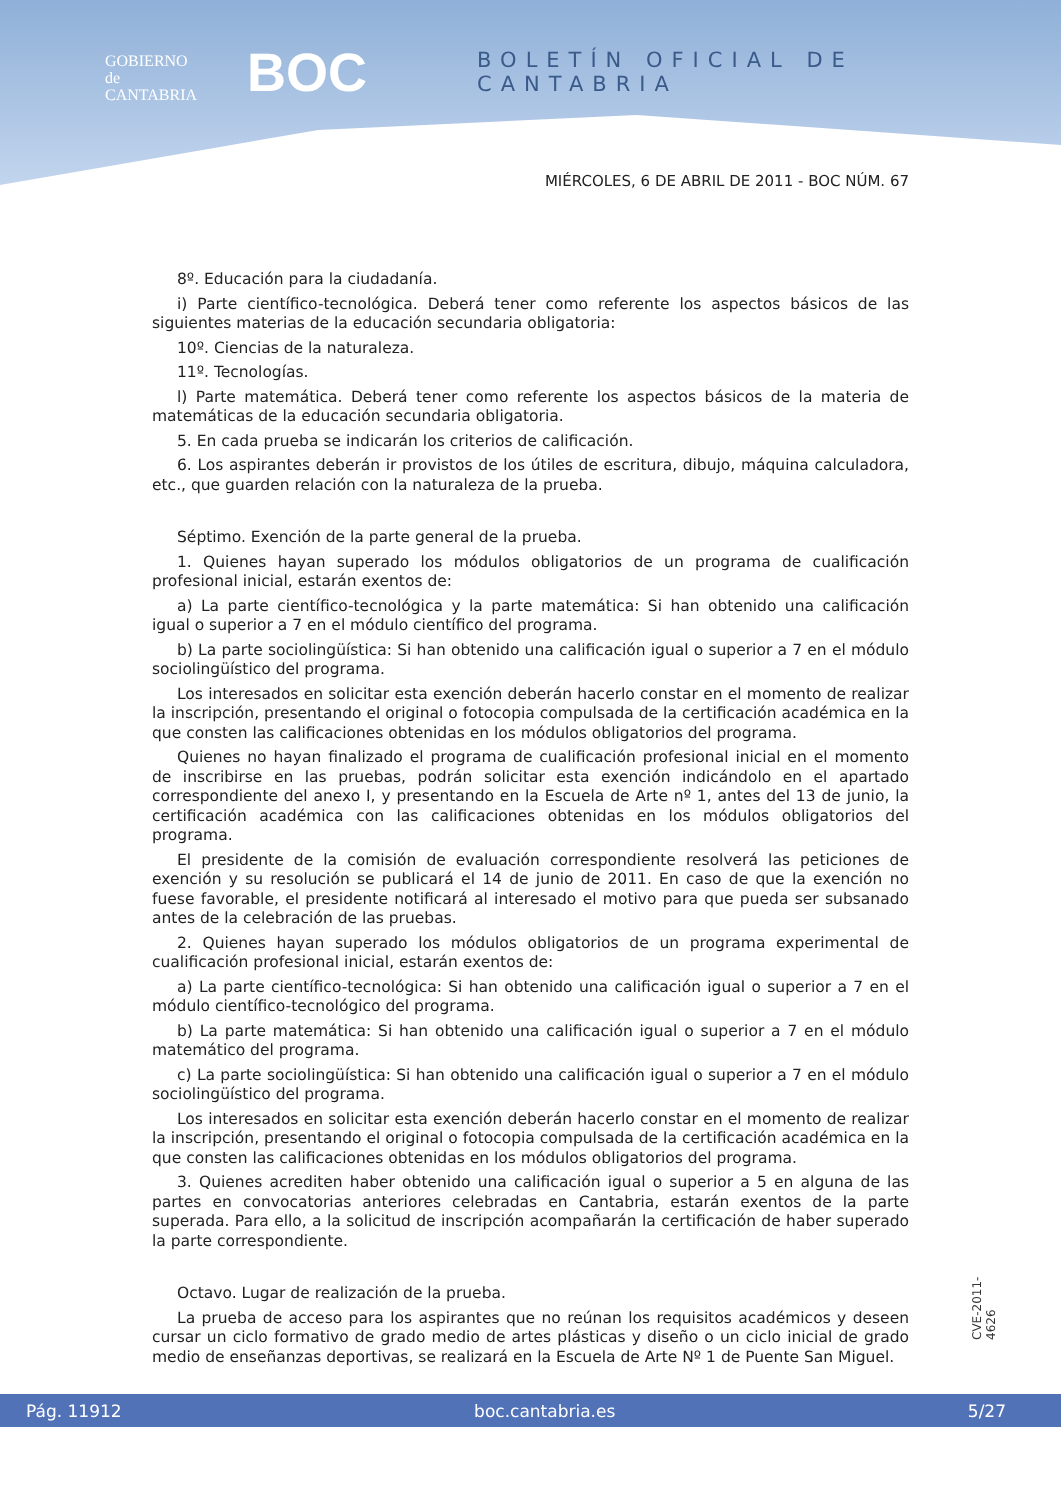GOBIERNO
de
CANTABRIA
BOC
BOLETÍN OFICIAL DE CANTABRIA
MIÉRCOLES, 6 DE ABRIL DE 2011 - BOC NÚM. 67
8º. Educación para la ciudadanía.
i) Parte científico-tecnológica. Deberá tener como referente los aspectos básicos de las siguientes materias de la educación secundaria obligatoria:
10º. Ciencias de la naturaleza.
11º. Tecnologías.
l) Parte matemática. Deberá tener como referente los aspectos básicos de la materia de matemáticas de la educación secundaria obligatoria.
5. En cada prueba se indicarán los criterios de calificación.
6. Los aspirantes deberán ir provistos de los útiles de escritura, dibujo, máquina calculadora, etc., que guarden relación con la naturaleza de la prueba.
Séptimo. Exención de la parte general de la prueba.
1. Quienes hayan superado los módulos obligatorios de un programa de cualificación profesional inicial, estarán exentos de:
a) La parte científico-tecnológica y la parte matemática: Si han obtenido una calificación igual o superior a 7 en el módulo científico del programa.
b) La parte sociolingüística: Si han obtenido una calificación igual o superior a 7 en el módulo sociolingüístico del programa.
Los interesados en solicitar esta exención deberán hacerlo constar en el momento de realizar la inscripción, presentando el original o fotocopia compulsada de la certificación académica en la que consten las calificaciones obtenidas en los módulos obligatorios del programa.
Quienes no hayan finalizado el programa de cualificación profesional inicial en el momento de inscribirse en las pruebas, podrán solicitar esta exención indicándolo en el apartado correspondiente del anexo I, y presentando en la Escuela de Arte nº 1, antes del 13 de junio, la certificación académica con las calificaciones obtenidas en los módulos obligatorios del programa.
El presidente de la comisión de evaluación correspondiente resolverá las peticiones de exención y su resolución se publicará el 14 de junio de 2011. En caso de que la exención no fuese favorable, el presidente notificará al interesado el motivo para que pueda ser subsanado antes de la celebración de las pruebas.
2. Quienes hayan superado los módulos obligatorios de un programa experimental de cualificación profesional inicial, estarán exentos de:
a) La parte científico-tecnológica: Si han obtenido una calificación igual o superior a 7 en el módulo científico-tecnológico del programa.
b) La parte matemática: Si han obtenido una calificación igual o superior a 7 en el módulo matemático del programa.
c) La parte sociolingüística: Si han obtenido una calificación igual o superior a 7 en el módulo sociolingüístico del programa.
Los interesados en solicitar esta exención deberán hacerlo constar en el momento de realizar la inscripción, presentando el original o fotocopia compulsada de la certificación académica en la que consten las calificaciones obtenidas en los módulos obligatorios del programa.
3. Quienes acrediten haber obtenido una calificación igual o superior a 5 en alguna de las partes en convocatorias anteriores celebradas en Cantabria, estarán exentos de la parte superada. Para ello, a la solicitud de inscripción acompañarán la certificación de haber superado la parte correspondiente.
Octavo. Lugar de realización de la prueba.
La prueba de acceso para los aspirantes que no reúnan los requisitos académicos y deseen cursar un ciclo formativo de grado medio de artes plásticas y diseño o un ciclo inicial de grado medio de enseñanzas deportivas, se realizará en la Escuela de Arte Nº 1 de Puente San Miguel.
CVE-2011-4626
Pág. 11912 boc.cantabria.es 5/27